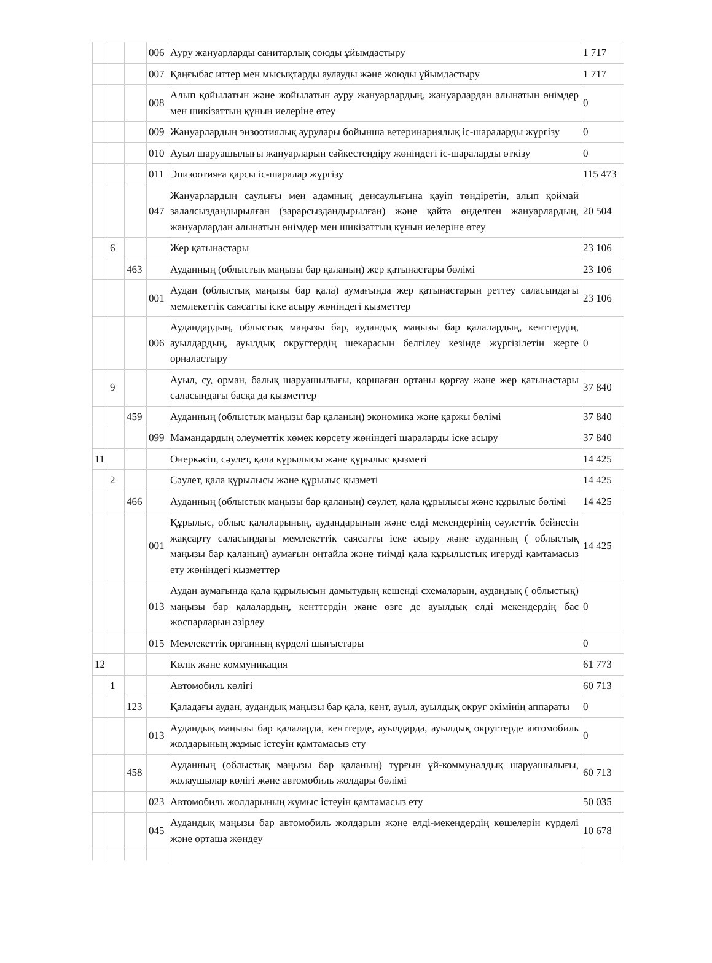| | | | 006 | Ауру жануарларды санитарлық союды ұйымдастыру | 1 717 |
| | | | 007 | Қаңғыбас иттер мен мысықтарды аулауды және жоюды ұйымдастыру | 1 717 |
| | | | 008 | Алып қойылатын және жойылатын ауру жануарлардың, жануарлардан алынатын өнімдер мен шикізаттың құнын иелеріне өтеу | 0 |
| | | | 009 | Жануарлардың энзоотиялық аурулары бойынша ветеринариялық іс-шараларды жүргізу | 0 |
| | | | 010 | Ауыл шаруашылығы жануарларын сәйкестендіру жөніндегі іс-шараларды өткізу | 0 |
| | | | 011 | Эпизоотияға қарсы іс-шаралар жүргізу | 115 473 |
| | | | 047 | Жануарлардың саулығы мен адамның денсаулығына қауіп төндіретін, алып қоймай залалсыздандырылған (зарарсыздандырылған) және қайта өңделген жануарлардың, жануарлардан алынатын өнімдер мен шикізаттың құнын иелеріне өтеу | 20 504 |
| | 6 | | | Жер қатынастары | 23 106 |
| | | 463 | | Ауданның (облыстық маңызы бар қаланың) жер қатынастары бөлімі | 23 106 |
| | | | 001 | Аудан (облыстық маңызы бар қала) аумағында жер қатынастарын реттеу саласындағы мемлекеттік саясатты іске асыру жөніндегі қызметтер | 23 106 |
| | | | 006 | Аудандардың, облыстық маңызы бар, аудандық маңызы бар қалалардың, кенттердің, ауылдардың, ауылдық округтердің шекарасын белгілеу кезінде жүргізілетін жерге орналастыру | 0 |
| | 9 | | | Ауыл, су, орман, балық шаруашылығы, қоршаған ортаны қорғау және жер қатынастары саласындағы басқа да қызметтер | 37 840 |
| | | 459 | | Ауданның (облыстық маңызы бар қаланың) экономика және қаржы бөлімі | 37 840 |
| | | | 099 | Мамандардың әлеуметтік көмек көрсету жөніндегі шараларды іске асыру | 37 840 |
| 11 | | | | Өнеркәсіп, сәулет, қала құрылысы және құрылыс қызметі | 14 425 |
| | 2 | | | Сәулет, қала құрылысы және құрылыс қызметі | 14 425 |
| | | 466 | | Ауданның (облыстық маңызы бар қаланың) сәулет, қала құрылысы және құрылыс бөлімі | 14 425 |
| | | | 001 | Құрылыс, облыс қалаларының, аудандарының және елді мекендерінің сәулеттік бейнесін жақсарту саласындағы мемлекеттік саясатты іске асыру және ауданның ( облыстық маңызы бар қаланың) аумағын оңтайла және тиімді қала құрылыстық игеруді қамтамасыз ету жөніндегі қызметтер | 14 425 |
| | | | 013 | Аудан аумағында қала құрылысын дамытудың кешенді схемаларын, аудандық ( облыстық) маңызы бар қалалардың, кенттердің және өзге де ауылдық елді мекендердің бас жоспарларын әзірлеу | 0 |
| | | | 015 | Мемлекеттік органның күрделі шығыстары | 0 |
| 12 | | | | Көлік және коммуникация | 61 773 |
| | 1 | | | Автомобиль көлігі | 60 713 |
| | | 123 | | Қаладағы аудан, аудандық маңызы бар қала, кент, ауыл, ауылдық округ әкімінің аппараты | 0 |
| | | | 013 | Аудандық маңызы бар қалаларда, кенттерде, ауылдарда, ауылдық округтерде автомобиль жолдарының жұмыс істеуін қамтамасыз ету | 0 |
| | | 458 | | Ауданның (облыстық маңызы бар қаланың) тұрғын үй-коммуналдық шаруашылығы, жолаушылар көлігі және автомобиль жолдары бөлімі | 60 713 |
| | | | 023 | Автомобиль жолдарының жұмыс істеуін қамтамасыз ету | 50 035 |
| | | | 045 | Аудандық маңызы бар автомобиль жолдарын және елді-мекендердің көшелерін күрделі және орташа жөндеу | 10 678 |